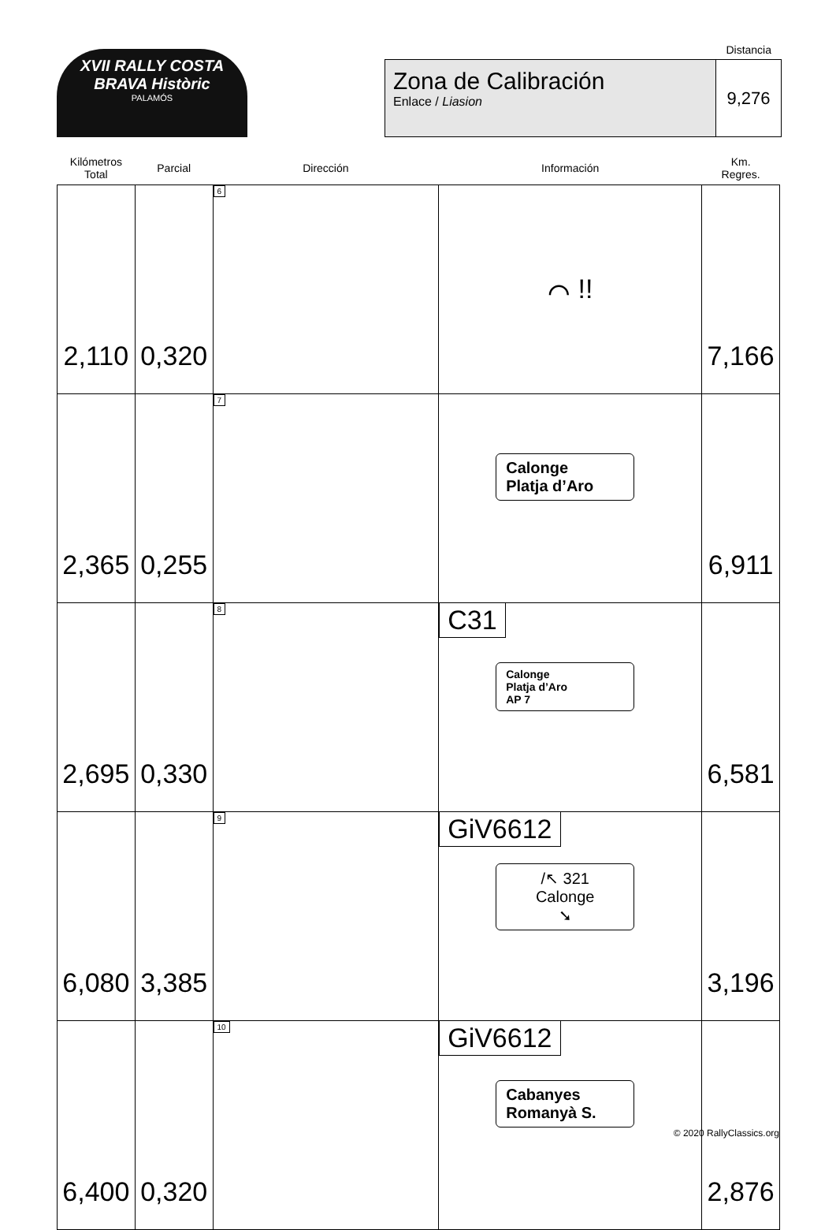XVII RALLY COSTA BRAVA Històric
PALAMÓS
Distancia
Zona de Calibración
Enlace / Liasion
9,276
| Kilómetros Total | Parcial | Dirección | Información | Km. Regres. |
| --- | --- | --- | --- | --- |
| 2,110 | 0,320 | 6 | ⌒ !! | 7,166 |
| 2,365 | 0,255 | 7 | Calonge Platja d’Aro | 6,911 |
| 2,695 | 0,330 | 8 | C31 Calonge Platja d’Aro AP 7 | 6,581 |
| 6,080 | 3,385 | 9 | GiV6612 /↖ 321 Calonge ➘ | 3,196 |
| 6,400 | 0,320 | 10 | GiV6612 Cabanyes Romanyà S. | 2,876 |
© 2020 RallyClassics.org